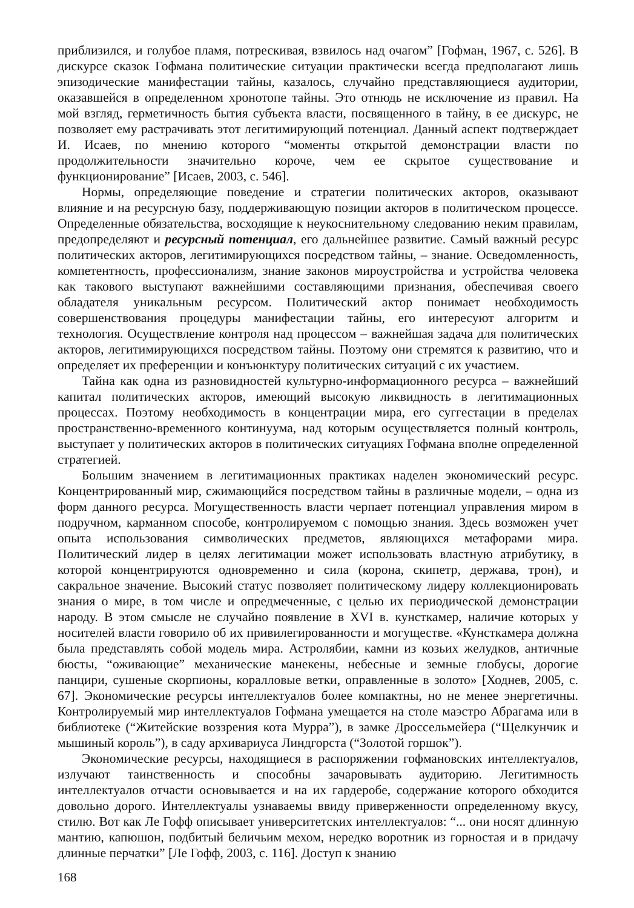приблизился, и голубое пламя, потрескивая, взвилось над очагом” [Гофман, 1967, с. 526]. В дискурсе сказок Гофмана политические ситуации практически всегда предполагают лишь эпизодические манифестации тайны, казалось, случайно представляющиеся аудитории, оказавшейся в определенном хронотопе тайны. Это отнюдь не исключение из правил. На мой взгляд, герметичность бытия субъекта власти, посвященного в тайну, в ее дискурс, не позволяет ему растрачивать этот легитимирующий потенциал. Данный аспект подтверждает И. Исаев, по мнению которого “моменты открытой демонстрации власти по продолжительности значительно короче, чем ее скрытое существование и функционирование” [Исаев, 2003, с. 546].
Нормы, определяющие поведение и стратегии политических акторов, оказывают влияние и на ресурсную базу, поддерживающую позиции акторов в политическом процессе. Определенные обязательства, восходящие к неукоснительному следованию неким правилам, предопределяют и ресурсный потенциал, его дальнейшее развитие. Самый важный ресурс политических акторов, легитимирующихся посредством тайны, – знание. Осведомленность, компетентность, профессионализм, знание законов мироустройства и устройства человека как такового выступают важнейшими составляющими признания, обеспечивая своего обладателя уникальным ресурсом. Политический актор понимает необходимость совершенствования процедуры манифестации тайны, его интересуют алгоритм и технология. Осуществление контроля над процессом – важнейшая задача для политических акторов, легитимирующихся посредством тайны. Поэтому они стремятся к развитию, что и определяет их преференции и конъюнктуру политических ситуаций с их участием.
Тайна как одна из разновидностей культурно-информационного ресурса – важнейший капитал политических акторов, имеющий высокую ликвидность в легитимационных процессах. Поэтому необходимость в концентрации мира, его суггестации в пределах пространственно-временного континуума, над которым осуществляется полный контроль, выступает у политических акторов в политических ситуациях Гофмана вполне определенной стратегией.
Большим значением в легитимационных практиках наделен экономический ресурс. Концентрированный мир, сжимающийся посредством тайны в различные модели, – одна из форм данного ресурса. Могущественность власти черпает потенциал управления миром в подручном, карманном способе, контролируемом с помощью знания. Здесь возможен учет опыта использования символических предметов, являющихся метафорами мира. Политический лидер в целях легитимации может использовать властную атрибутику, в которой концентрируются одновременно и сила (корона, скипетр, держава, трон), и сакральное значение. Высокий статус позволяет политическому лидеру коллекционировать знания о мире, в том числе и опредмеченные, с целью их периодической демонстрации народу. В этом смысле не случайно появление в XVI в. кунсткамер, наличие которых у носителей власти говорило об их привилегированности и могуществе. «Кунсткамера должна была представлять собой модель мира. Астролябии, камни из козьих желудков, античные бюсты, “оживающие” механические манекены, небесные и земные глобусы, дорогие панцири, сушеные скорпионы, коралловые ветки, оправленные в золото» [Ходнев, 2005, с. 67]. Экономические ресурсы интеллектуалов более компактны, но не менее энергетичны. Контролируемый мир интеллектуалов Гофмана умещается на столе маэстро Абрагама или в библиотеке (“Житейские воззрения кота Мурра”), в замке Дроссельмейера (“Щелкунчик и мышиный король”), в саду архивариуса Линдгорста (“Золотой горшок”).
Экономические ресурсы, находящиеся в распоряжении гофмановских интеллектуалов, излучают таинственность и способны зачаровывать аудиторию. Легитимность интеллектуалов отчасти основывается и на их гардеробе, содержание которого обходится довольно дорого. Интеллектуалы узнаваемы ввиду приверженности определенному вкусу, стилю. Вот как Ле Гофф описывает университетских интеллектуалов: “... они носят длинную мантию, капюшон, подбитый беличьим мехом, нередко воротник из горностая и в придачу длинные перчатки” [Ле Гофф, 2003, с. 116]. Доступ к знанию
168